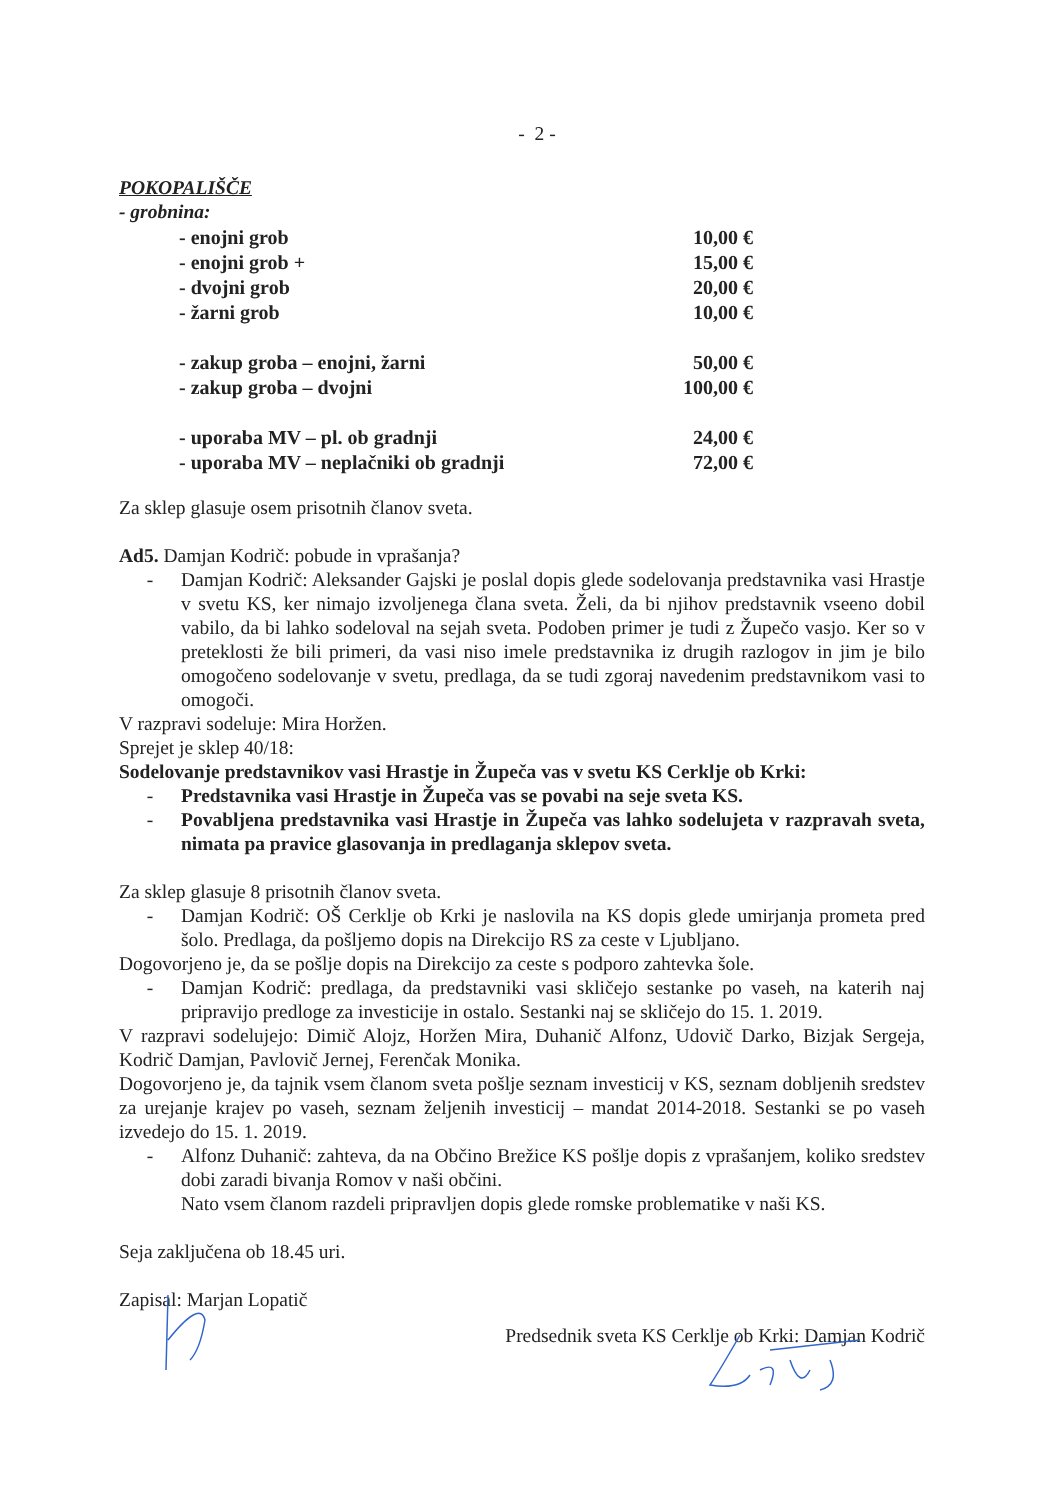- 2 -
POKOPALIŠČE
- grobnina:
| - enojni grob | 10,00 € |
| - enojni grob + | 15,00 € |
| - dvojni grob | 20,00 € |
| - žarni grob | 10,00 € |
| - zakup groba – enojni, žarni | 50,00 € |
| - zakup groba – dvojni | 100,00 € |
| - uporaba MV – pl. ob gradnji | 24,00 € |
| - uporaba MV – neplačniki ob gradnji | 72,00 € |
Za sklep glasuje osem prisotnih članov sveta.
Ad5. Damjan Kodrič: pobude in vprašanja?
- Damjan Kodrič: Aleksander Gajski je poslal dopis glede sodelovanja predstavnika vasi Hrastje v svetu KS, ker nimajo izvoljenega člana sveta. Želi, da bi njihov predstavnik vseeno dobil vabilo, da bi lahko sodeloval na sejah sveta. Podoben primer je tudi z Župečo vasjo. Ker so v preteklosti že bili primeri, da vasi niso imele predstavnika iz drugih razlogov in jim je bilo omogočeno sodelovanje v svetu, predlaga, da se tudi zgoraj navedenim predstavnikom vasi to omogoči.
V razpravi sodeluje: Mira Horžen.
Sprejet je sklep 40/18:
Sodelovanje predstavnikov vasi Hrastje in Župeča vas v svetu KS Cerklje ob Krki:
- Predstavnika vasi Hrastje in Župeča vas se povabi na seje sveta KS.
- Povabljena predstavnika vasi Hrastje in Župeča vas lahko sodelujeta v razpravah sveta, nimata pa pravice glasovanja in predlaganja sklepov sveta.
Za sklep glasuje 8 prisotnih članov sveta.
- Damjan Kodrič: OŠ Cerklje ob Krki je naslovila na KS dopis glede umirjanja prometa pred šolo. Predlaga, da pošljemo dopis na Direkcijo RS za ceste v Ljubljano.
Dogovorjeno je, da se pošlje dopis na Direkcijo za ceste s podporo zahtevka šole.
- Damjan Kodrič: predlaga, da predstavniki vasi skličejo sestanke po vaseh, na katerih naj pripravijo predloge za investicije in ostalo. Sestanki naj se skličejo do 15. 1. 2019.
V razpravi sodelujejo: Dimič Alojz, Horžen Mira, Duhanič Alfonz, Udovič Darko, Bizjak Sergeja, Kodrič Damjan, Pavlovič Jernej, Ferenčak Monika.
Dogovorjeno je, da tajnik vsem članom sveta pošlje seznam investicij v KS, seznam dobljenih sredstev za urejanje krajev po vaseh, seznam željenih investicij – mandat 2014-2018. Sestanki se po vaseh izvedejo do 15. 1. 2019.
- Alfonz Duhanič: zahteva, da na Občino Brežice KS pošlje dopis z vprašanjem, koliko sredstev dobi zaradi bivanja Romov v naši občini.
Nato vsem članom razdeli pripravljen dopis glede romske problematike v naši KS.
Seja zaključena ob 18.45 uri.
Zapisal: Marjan Lopatič
Predsednik sveta KS Cerklje ob Krki: Damjan Kodrič